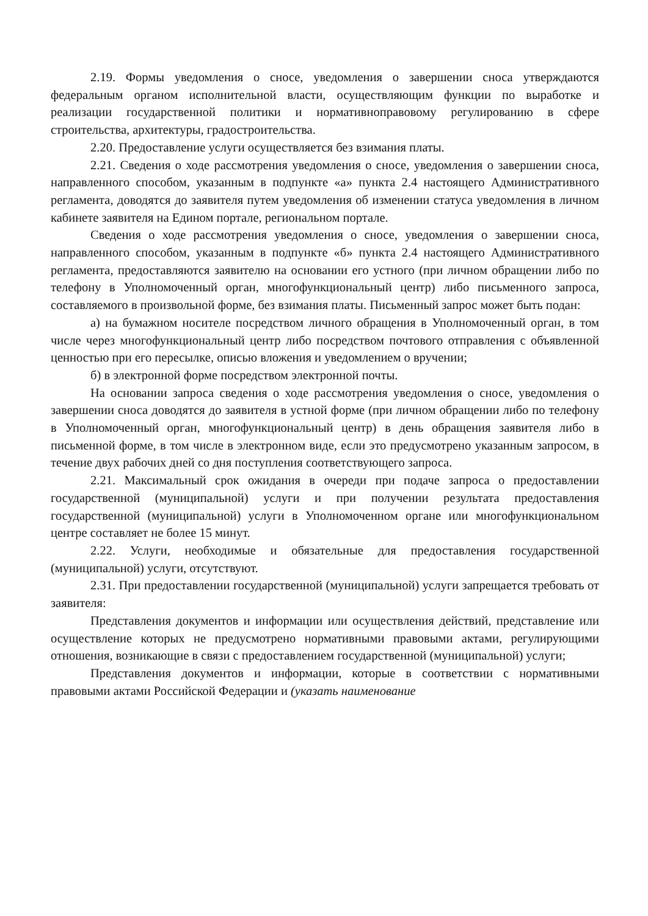2.19. Формы уведомления о сносе, уведомления о завершении сноса утверждаются федеральным органом исполнительной власти, осуществляющим функции по выработке и реализации государственной политики и нормативноправовому регулированию в сфере строительства, архитектуры, градостроительства.
2.20. Предоставление услуги осуществляется без взимания платы.
2.21. Сведения о ходе рассмотрения уведомления о сносе, уведомления о завершении сноса, направленного способом, указанным в подпункте «а» пункта 2.4 настоящего Административного регламента, доводятся до заявителя путем уведомления об изменении статуса уведомления в личном кабинете заявителя на Едином портале, региональном портале.
Сведения о ходе рассмотрения уведомления о сносе, уведомления о завершении сноса, направленного способом, указанным в подпункте «б» пункта 2.4 настоящего Административного регламента, предоставляются заявителю на основании его устного (при личном обращении либо по телефону в Уполномоченный орган, многофункциональный центр) либо письменного запроса, составляемого в произвольной форме, без взимания платы. Письменный запрос может быть подан:
а) на бумажном носителе посредством личного обращения в Уполномоченный орган, в том числе через многофункциональный центр либо посредством почтового отправления с объявленной ценностью при его пересылке, описью вложения и уведомлением о вручении;
б) в электронной форме посредством электронной почты.
На основании запроса сведения о ходе рассмотрения уведомления о сносе, уведомления о завершении сноса доводятся до заявителя в устной форме (при личном обращении либо по телефону в Уполномоченный орган, многофункциональный центр) в день обращения заявителя либо в письменной форме, в том числе в электронном виде, если это предусмотрено указанным запросом, в течение двух рабочих дней со дня поступления соответствующего запроса.
2.21. Максимальный срок ожидания в очереди при подаче запроса о предоставлении государственной (муниципальной) услуги и при получении результата предоставления государственной (муниципальной) услуги в Уполномоченном органе или многофункциональном центре составляет не более 15 минут.
2.22. Услуги, необходимые и обязательные для предоставления государственной (муниципальной) услуги, отсутствуют.
2.31. При предоставлении государственной (муниципальной) услуги запрещается требовать от заявителя:
Представления документов и информации или осуществления действий, представление или осуществление которых не предусмотрено нормативными правовыми актами, регулирующими отношения, возникающие в связи с предоставлением государственной (муниципальной) услуги;
Представления документов и информации, которые в соответствии с нормативными правовыми актами Российской Федерации и (указать наименование